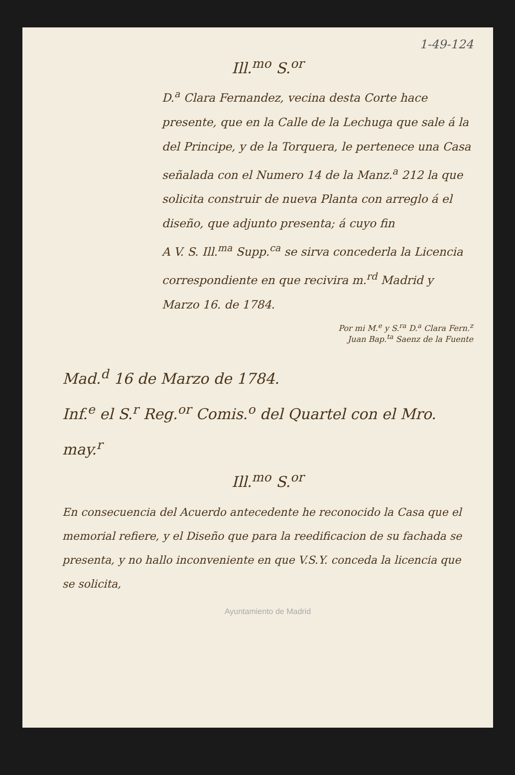1-49-124
Ill.<sup>mo</sup> S.<sup>or</sup>
D.<sup>a</sup> Clara Fernandez, vecina desta Corte hace presente, que en la Calle de la Lechuga que sale á la del Principe, y de la Torquera, le pertenece una Casa señalada con el Numero 14 de la Manz.<sup>a</sup> 212 la que solicita construir de nueva Planta con arreglo á el diseño, que adjunto presenta; á cuyo fin
A V. S. Ill.<sup>ma</sup> Supp.<sup>ca</sup> se sirva concederla la Licencia correspondiente en que recivira m.<sup>rd</sup> Madrid y Marzo 16. de 1784.
Por mi M.<sup>e</sup> y S.<sup>ra</sup> D.<sup>a</sup> Clara Fern.<sup>z</sup>
Juan Bap.<sup>ta</sup> Saenz de la Fuente
Mad.<sup>d</sup> 16 de Marzo de 1784.
Inf.<sup>e</sup> el S.<sup>r</sup> Reg.<sup>or</sup> Comis.<sup>o</sup> del Quartel con el Mro. may.<sup>r</sup>
Ill.<sup>mo</sup> S.<sup>or</sup>
En consecuencia del Acuerdo antecedente he reconocido la Casa que el memorial refiere, y el Diseño que para la reedificacion de su fachada se presenta, y no hallo inconveniente en que V.S.Y. conceda la licencia que se solicita,
Ayuntamiento de Madrid